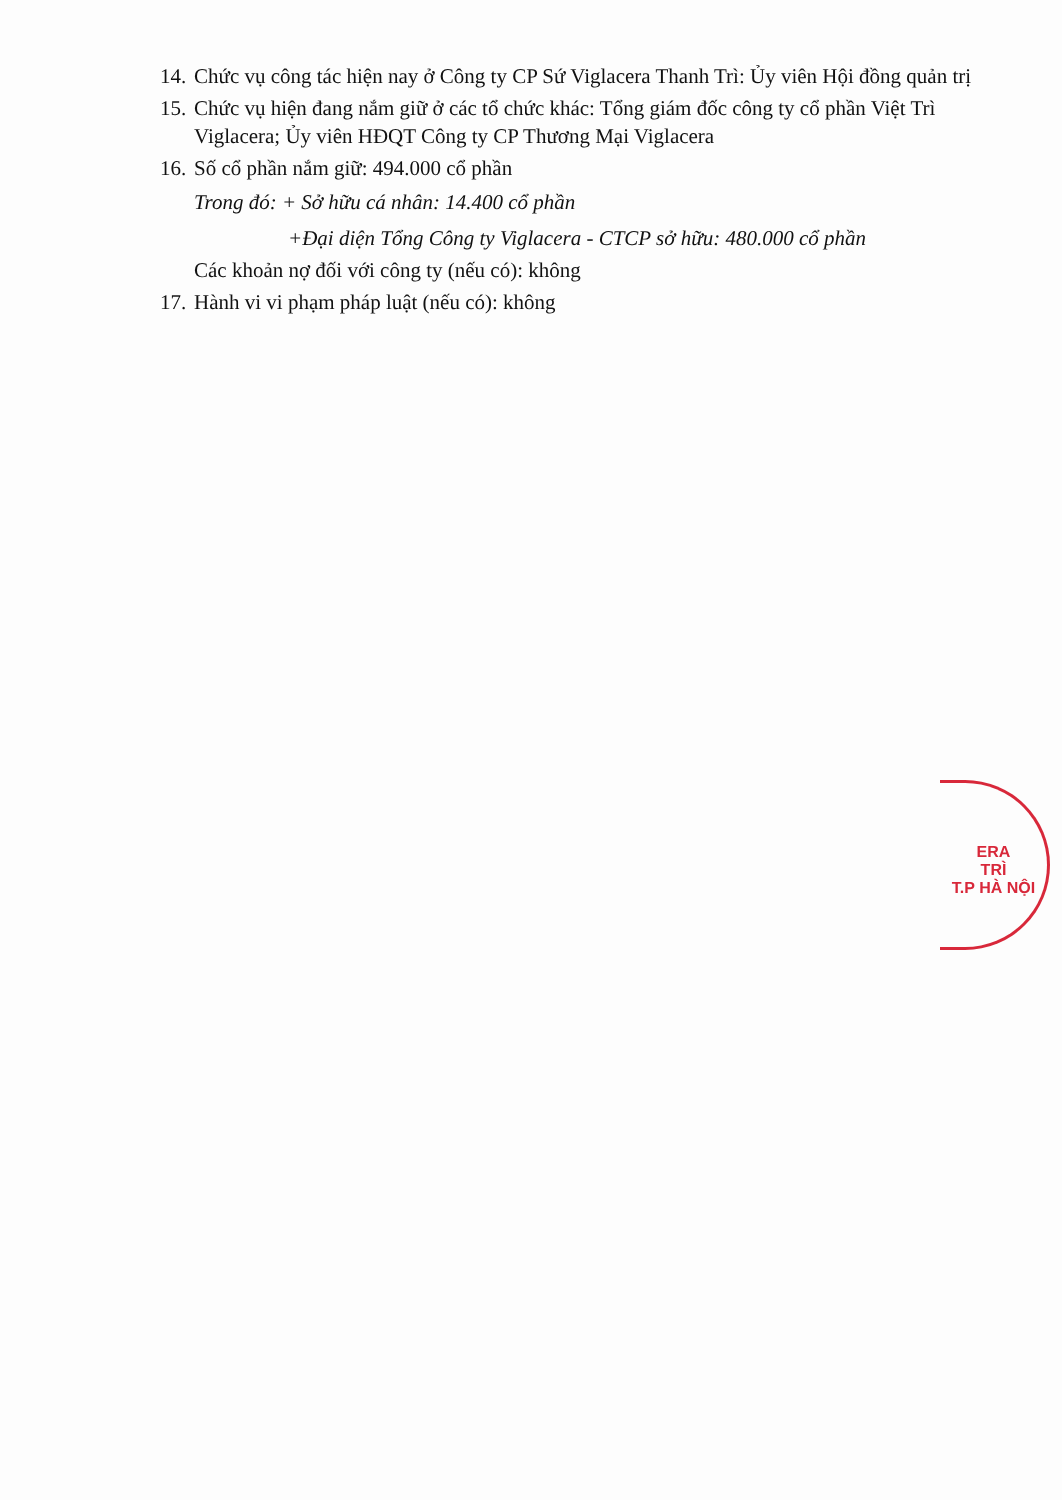14. Chức vụ công tác hiện nay ở Công ty CP Sứ Viglacera Thanh Trì: Ủy viên Hội đồng quản trị
15. Chức vụ hiện đang nắm giữ ở các tổ chức khác: Tổng giám đốc công ty cổ phần Việt Trì Viglacera; Ủy viên HĐQT Công ty CP Thương Mại Viglacera
16. Số cổ phần nắm giữ: 494.000 cổ phần
Trong đó: + Sở hữu cá nhân: 14.400 cổ phần
+Đại diện Tổng Công ty Viglacera - CTCP sở hữu: 480.000 cổ phần
Các khoản nợ đối với công ty (nếu có): không
17. Hành vi vi phạm pháp luật (nếu có): không
ERA
TRÌ
T.P HÀ NỘI